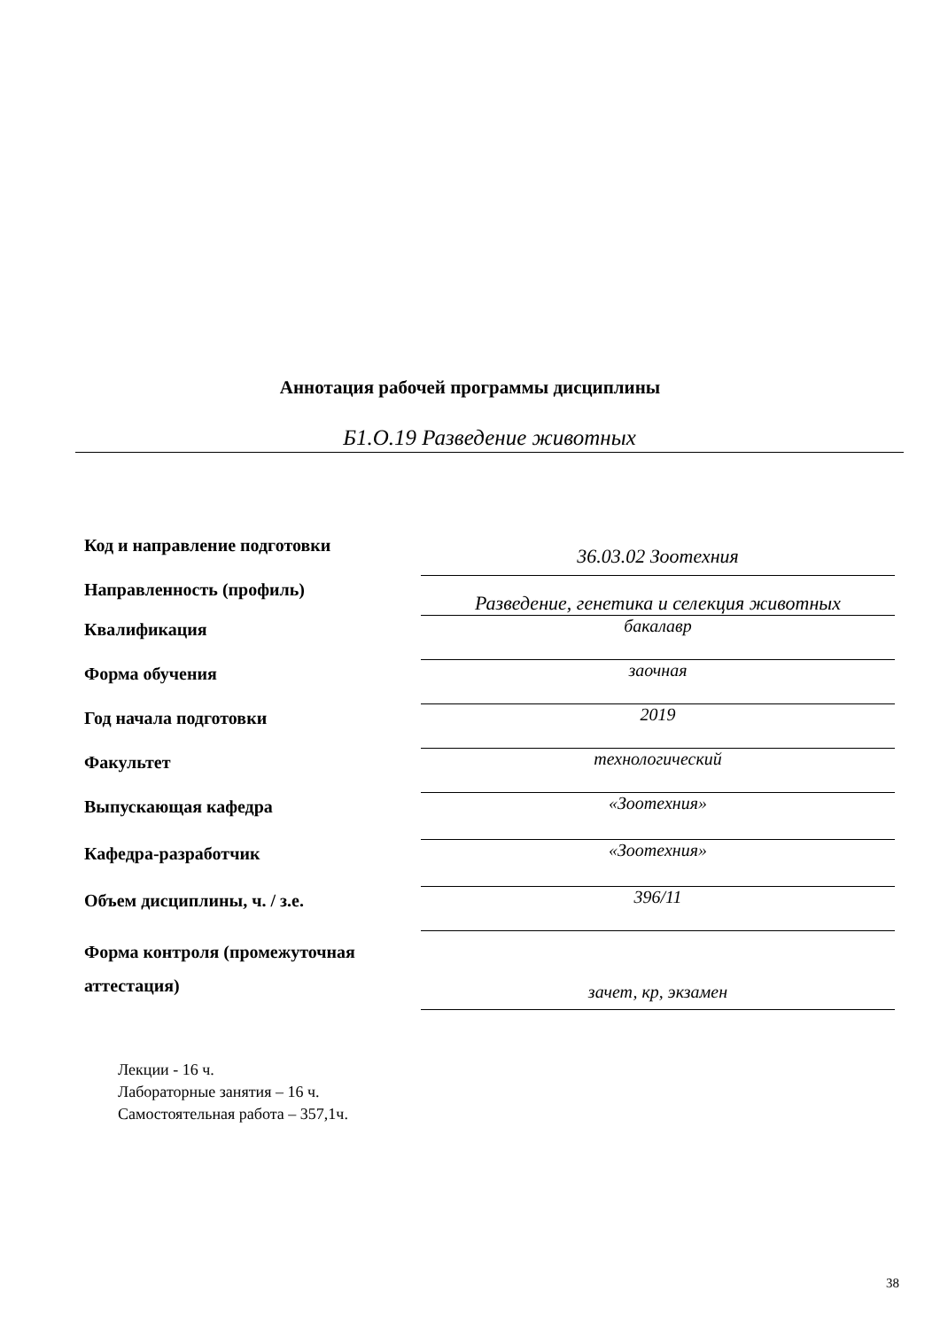Аннотация рабочей программы дисциплины
Б1.О.19 Разведение животных
| Код и направление подготовки | 36.03.02 Зоотехния |
| Направленность (профиль) | Разведение, генетика и селекция животных |
| Квалификация | бакалавр |
| Форма обучения | заочная |
| Год начала подготовки | 2019 |
| Факультет | технологический |
| Выпускающая кафедра | «Зоотехния» |
| Кафедра-разработчик | «Зоотехния» |
| Объем дисциплины, ч. / з.е. | 396/11 |
| Форма контроля (промежуточная аттестация) | зачет, кр, экзамен |
Лекции - 16 ч.
Лабораторные занятия – 16 ч.
Самостоятельная работа – 357,1ч.
38